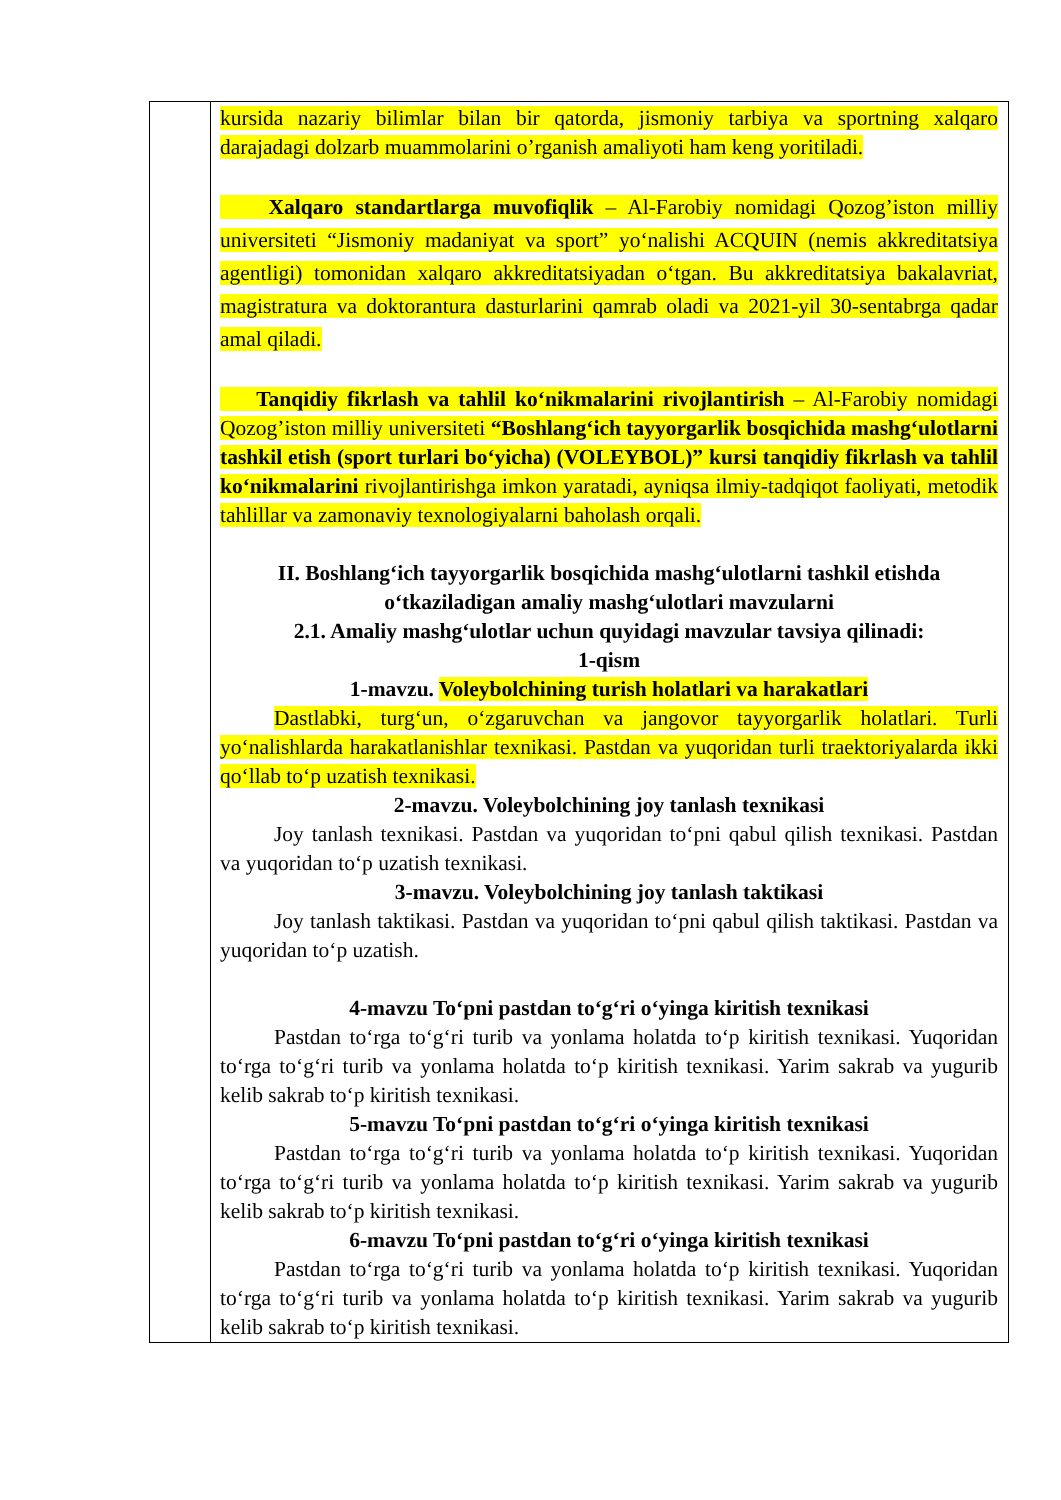| | kursida nazariy bilimlar bilan bir qatorda, jismoniy tarbiya va sportning xalqaro darajadagi dolzarb muammolarini o’rganish amaliyoti ham keng yoritiladi. Xalqaro standartlarga muvofiqlik – Al-Farobiy nomidagi Qozog’iston milliy universiteti “Jismoniy madaniyat va sport” yo‘nalishi ACQUIN (nemis akkreditatsiya agentligi) tomonidan xalqaro akkreditatsiyadan o‘tgan. Bu akkreditatsiya bakalavriat, magistratura va doktorantura dasturlarini qamrab oladi va 2021-yil 30-sentabrga qadar amal qiladi. Tanqidiy fikrlash va tahlil ko‘nikmalarini rivojlantirish – Al-Farobiy nomidagi Qozog’iston milliy universiteti “Boshlang‘ich tayyorgarlik bosqichida mashg‘ulotlarni tashkil etish (sport turlari bo‘yicha) (VOLEYBOL)” kursi tanqidiy fikrlash va tahlil ko‘nikmalarini rivojlantirishga imkon yaratadi, ayniqsa ilmiy-tadqiqot faoliyati, metodik tahlillar va zamonaviy texnologiyalarni baholash orqali. II. Boshlang‘ich tayyorgarlik bosqichida mashg‘ulotlarni tashkil etishda o‘tkaziladigan amaliy mashg‘ulotlari mavzularni 2.1. Amaliy mashg‘ulotlar uchun quyidagi mavzular tavsiya qilinadi: 1-qism 1-mavzu. Voleybolchining turish holatlari va harakatlari Dastlabki, turg‘un, o‘zgaruvchan va jangovor tayyorgarlik holatlari. Turli yo‘nalishlarda harakatlanishlar texnikasi. Pastdan va yuqoridan turli traektoriyalarda ikki qo‘llab to‘p uzatish texnikasi. 2-mavzu. Voleybolchining joy tanlash texnikasi Joy tanlash texnikasi. Pastdan va yuqoridan to‘pni qabul qilish texnikasi. Pastdan va yuqoridan to‘p uzatish texnikasi. 3-mavzu. Voleybolchining joy tanlash taktikasi Joy tanlash taktikasi. Pastdan va yuqoridan to‘pni qabul qilish taktikasi. Pastdan va yuqoridan to‘p uzatish. 4-mavzu To‘pni pastdan to‘g‘ri o‘yinga kiritish texnikasi Pastdan to‘rga to‘g‘ri turib va yonlama holatda to‘p kiritish texnikasi. Yuqoridan to‘rga to‘g‘ri turib va yonlama holatda to‘p kiritish texnikasi. Yarim sakrab va yugurib kelib sakrab to‘p kiritish texnikasi. 5-mavzu To‘pni pastdan to‘g‘ri o‘yinga kiritish texnikasi Pastdan to‘rga to‘g‘ri turib va yonlama holatda to‘p kiritish texnikasi. Yuqoridan to‘rga to‘g‘ri turib va yonlama holatda to‘p kiritish texnikasi. Yarim sakrab va yugurib kelib sakrab to‘p kiritish texnikasi. 6-mavzu To‘pni pastdan to‘g‘ri o‘yinga kiritish texnikasi Pastdan to‘rga to‘g‘ri turib va yonlama holatda to‘p kiritish texnikasi. Yuqoridan to‘rga to‘g‘ri turib va yonlama holatda to‘p kiritish texnikasi. Yarim sakrab va yugurib kelib sakrab to‘p kiritish texnikasi. |